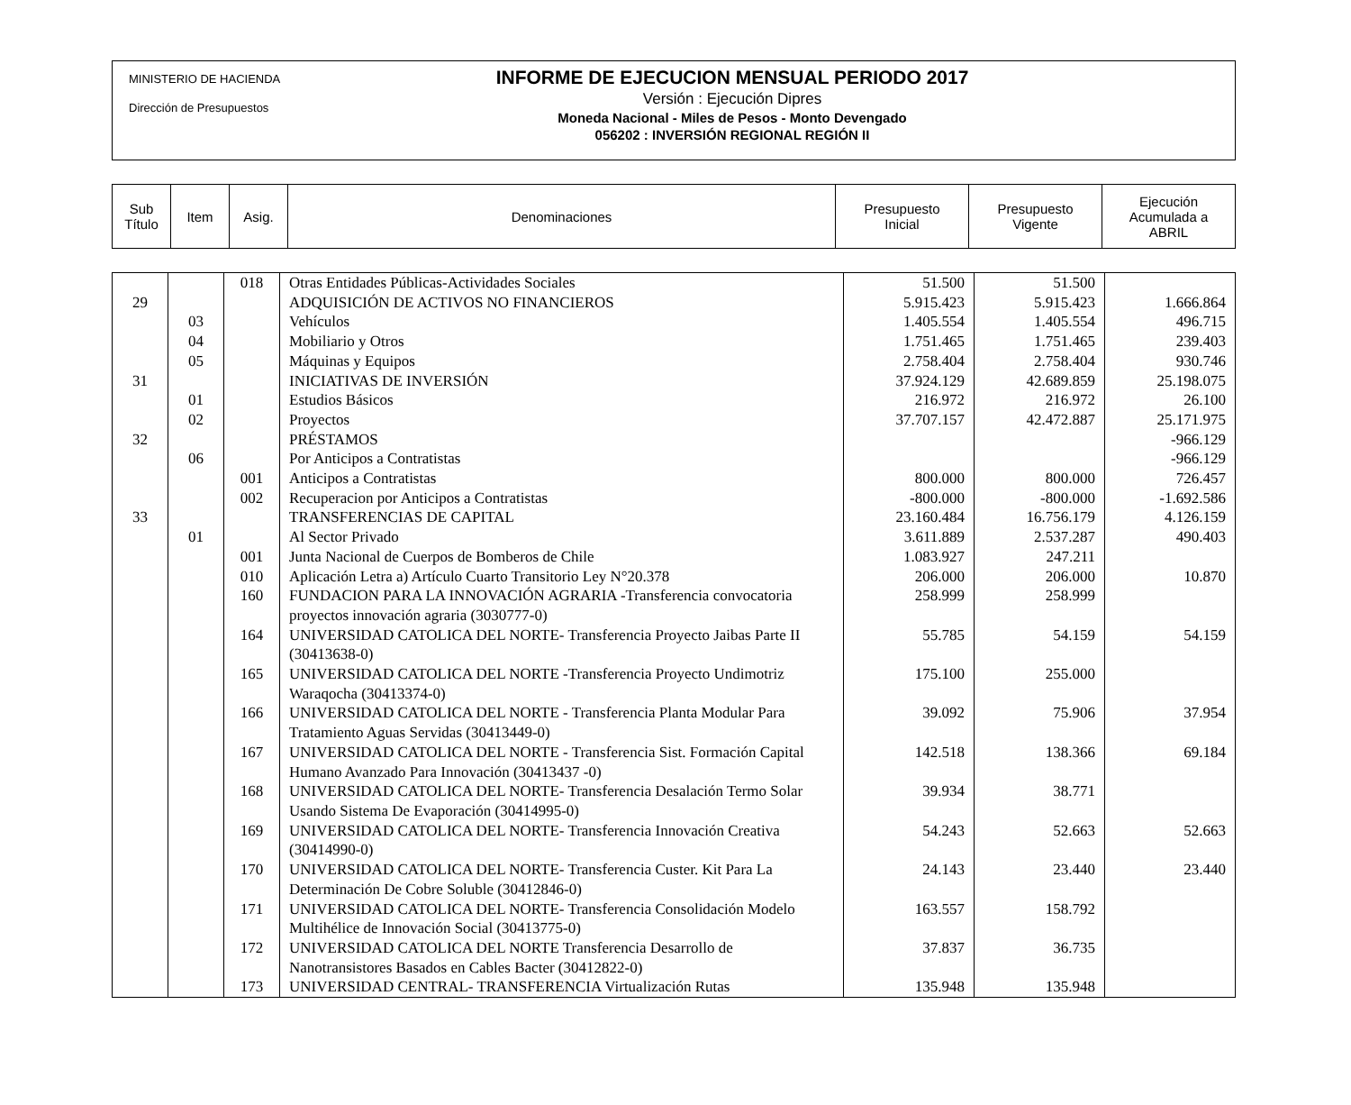MINISTERIO DE HACIENDA
Dirección de Presupuestos
INFORME DE EJECUCION MENSUAL PERIODO 2017
Versión : Ejecución Dipres
Moneda Nacional - Miles de Pesos - Monto Devengado
056202 : INVERSIÓN REGIONAL REGIÓN II
| Sub Título | Item | Asig. | Denominaciones | Presupuesto Inicial | Presupuesto Vigente | Ejecución Acumulada a ABRIL |
| | | 018 | Otras Entidades Públicas-Actividades Sociales | 51.500 | 51.500 | |
| 29 | | | ADQUISICIÓN DE ACTIVOS NO FINANCIEROS | 5.915.423 | 5.915.423 | 1.666.864 |
| | 03 | | Vehículos | 1.405.554 | 1.405.554 | 496.715 |
| | 04 | | Mobiliario y Otros | 1.751.465 | 1.751.465 | 239.403 |
| | 05 | | Máquinas y Equipos | 2.758.404 | 2.758.404 | 930.746 |
| 31 | | | INICIATIVAS DE INVERSIÓN | 37.924.129 | 42.689.859 | 25.198.075 |
| | 01 | | Estudios Básicos | 216.972 | 216.972 | 26.100 |
| | 02 | | Proyectos | 37.707.157 | 42.472.887 | 25.171.975 |
| 32 | | | PRÉSTAMOS | | | -966.129 |
| | 06 | | Por Anticipos a Contratistas | | | -966.129 |
| | | 001 | Anticipos a Contratistas | 800.000 | 800.000 | 726.457 |
| | | 002 | Recuperacion por Anticipos a Contratistas | -800.000 | -800.000 | -1.692.586 |
| 33 | | | TRANSFERENCIAS DE CAPITAL | 23.160.484 | 16.756.179 | 4.126.159 |
| | 01 | | Al Sector Privado | 3.611.889 | 2.537.287 | 490.403 |
| | | 001 | Junta Nacional de Cuerpos de Bomberos de Chile | 1.083.927 | 247.211 | |
| | | 010 | Aplicación Letra a) Artículo Cuarto Transitorio Ley N°20.378 | 206.000 | 206.000 | 10.870 |
| | | 160 | FUNDACION PARA LA INNOVACIÓN AGRARIA -Transferencia convocatoria proyectos innovación agraria (3030777-0) | 258.999 | 258.999 | |
| | | 164 | UNIVERSIDAD CATOLICA DEL NORTE- Transferencia Proyecto Jaibas Parte II (30413638-0) | 55.785 | 54.159 | 54.159 |
| | | 165 | UNIVERSIDAD CATOLICA DEL NORTE -Transferencia Proyecto Undimotriz Waraqocha (30413374-0) | 175.100 | 255.000 | |
| | | 166 | UNIVERSIDAD CATOLICA DEL NORTE - Transferencia Planta Modular Para Tratamiento Aguas Servidas (30413449-0) | 39.092 | 75.906 | 37.954 |
| | | 167 | UNIVERSIDAD CATOLICA DEL NORTE - Transferencia Sist. Formación Capital Humano Avanzado Para Innovación (30413437 -0) | 142.518 | 138.366 | 69.184 |
| | | 168 | UNIVERSIDAD CATOLICA DEL NORTE- Transferencia Desalación Termo Solar Usando Sistema De Evaporación (30414995-0) | 39.934 | 38.771 | |
| | | 169 | UNIVERSIDAD CATOLICA DEL NORTE- Transferencia Innovación Creativa (30414990-0) | 54.243 | 52.663 | 52.663 |
| | | 170 | UNIVERSIDAD CATOLICA DEL NORTE- Transferencia Custer. Kit Para La Determinación De Cobre Soluble (30412846-0) | 24.143 | 23.440 | 23.440 |
| | | 171 | UNIVERSIDAD CATOLICA DEL NORTE- Transferencia Consolidación Modelo Multihélice de Innovación Social (30413775-0) | 163.557 | 158.792 | |
| | | 172 | UNIVERSIDAD CATOLICA DEL NORTE Transferencia Desarrollo de Nanotransistores Basados en Cables Bacter (30412822-0) | 37.837 | 36.735 | |
| | | 173 | UNIVERSIDAD CENTRAL- TRANSFERENCIA Virtualización Rutas | 135.948 | 135.948 | |